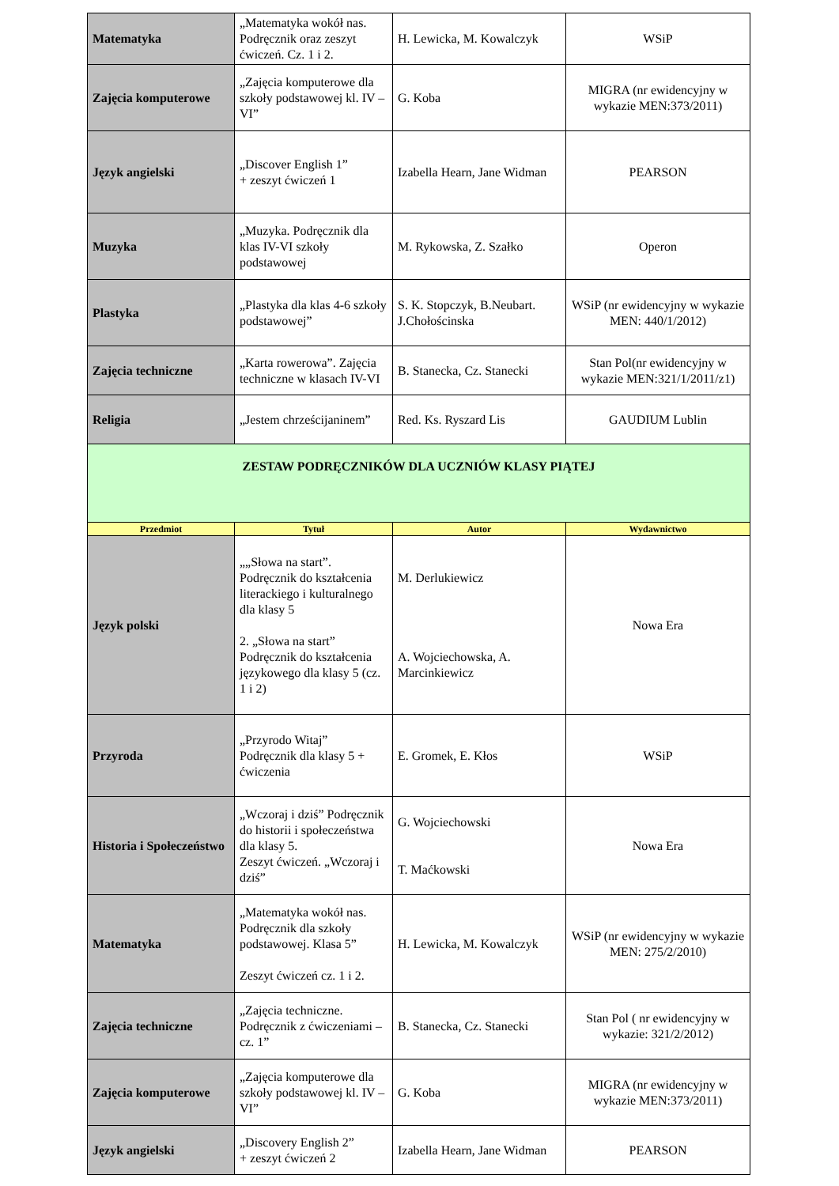| Matematyka | „Matematyka wokół nas. Podręcznik oraz zeszyt ćwiczeń. Cz. 1 i 2. | H. Lewicka, M. Kowalczyk | WSiP |
| Zajęcia komputerowe | „Zajęcia komputerowe dla szkoły podstawowej kl. IV – VI” | G. Koba | MIGRA (nr ewidencyjny w wykazie MEN:373/2011) |
| Język angielski | „Discover English 1” + zeszyt ćwiczeń 1 | Izabella Hearn, Jane Widman | PEARSON |
| Muzyka | „Muzyka. Podręcznik dla klas IV-VI szkoły podstawowej | M. Rykowska, Z. Szałko | Operon |
| Plastyka | „Plastyka dla klas 4-6 szkoły podstawowej” | S. K. Stopczyk, B.Neubart. J.Chołościnska | WSiP (nr ewidencyjny w wykazie MEN: 440/1/2012) |
| Zajęcia techniczne | „Karta rowerowa”. Zajęcia techniczne w klasach IV-VI | B. Stanecka, Cz. Stanecki | Stan Pol(nr ewidencyjny w wykazie MEN:321/1/2011/z1) |
| Religia | „Jestem chrześcijaninem” | Red. Ks. Ryszard Lis | GAUDIUM Lublin |
| ZESTAW PODRĘCZNIKÓW DLA UCZNIÓW KLASY PIĄTEJ | | | |
| Przedmiot | Tytuł | Autor | Wydawnictwo |
| Język polski | „„Słowa na start”. Podręcznik do kształcenia literackiego i kulturalnego dla klasy 5 2. „Słowa na start” Podręcznik do kształcenia językowego dla klasy 5 (cz. 1 i 2) | M. Derlukiewicz A. Wojciechowska, A. Marcinkiewicz | Nowa Era |
| Przyroda | „Przyrodo Witaj” Podręcznik dla klasy 5 + ćwiczenia | E. Gromek, E. Kłos | WSiP |
| Historia i Społeczeństwo | „Wczoraj i dziś” Podręcznik do historii i społeczeństwa dla klasy 5. Zeszyt ćwiczeń. „Wczoraj i dziś” | G. Wojciechowski T. Maćkowski | Nowa Era |
| Matematyka | „Matematyka wokół nas. Podręcznik dla szkoły podstawowej. Klasa 5” Zeszyt ćwiczeń cz. 1 i 2. | H. Lewicka, M. Kowalczyk | WSiP (nr ewidencyjny w wykazie MEN: 275/2/2010) |
| Zajęcia techniczne | „Zajęcia techniczne. Podręcznik z ćwiczeniami – cz. 1” | B. Stanecka, Cz. Stanecki | Stan Pol ( nr ewidencyjny w wykazie: 321/2/2012) |
| Zajęcia komputerowe | „Zajęcia komputerowe dla szkoły podstawowej kl. IV – VI” | G. Koba | MIGRA (nr ewidencyjny w wykazie MEN:373/2011) |
| Język angielski | „Discovery English 2” + zeszyt ćwiczeń 2 | Izabella Hearn, Jane Widman | PEARSON |